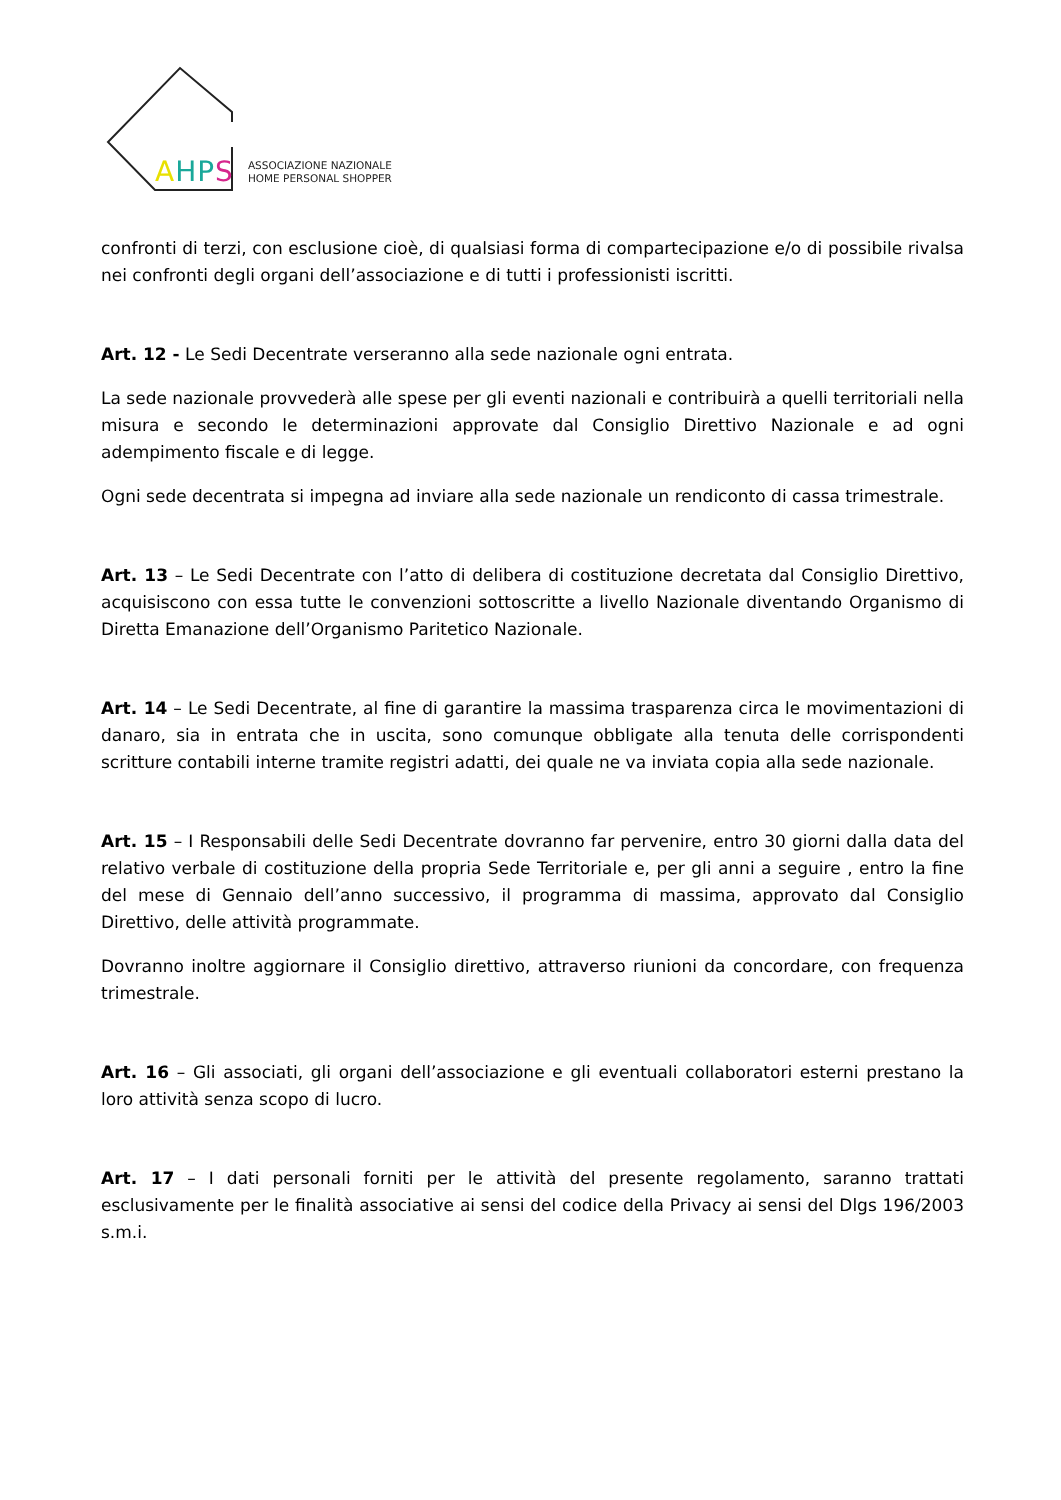AHPS
ASSOCIAZIONE NAZIONALE
HOME PERSONAL SHOPPER
confronti di terzi, con esclusione cioè, di qualsiasi forma di compartecipazione e/o di possibile rivalsa nei confronti degli organi dell’associazione e di tutti i professionisti iscritti.
Art. 12 - Le Sedi Decentrate verseranno alla sede nazionale ogni entrata.
La sede nazionale provvederà alle spese per gli eventi nazionali e contribuirà a quelli territoriali nella misura e secondo le determinazioni approvate dal Consiglio Direttivo Nazionale e ad ogni adempimento fiscale e di legge.
Ogni sede decentrata si impegna ad inviare alla sede nazionale un rendiconto di cassa trimestrale.
Art. 13 – Le Sedi Decentrate con l’atto di delibera di costituzione decretata dal Consiglio Direttivo, acquisiscono con essa tutte le convenzioni sottoscritte a livello Nazionale diventando Organismo di Diretta Emanazione dell’Organismo Paritetico Nazionale.
Art. 14 – Le Sedi Decentrate, al fine di garantire la massima trasparenza circa le movimentazioni di danaro, sia in entrata che in uscita, sono comunque obbligate alla tenuta delle corrispondenti scritture contabili interne tramite registri adatti, dei quale ne va inviata copia alla sede nazionale.
Art. 15 – I Responsabili delle Sedi Decentrate dovranno far pervenire, entro 30 giorni dalla data del relativo verbale di costituzione della propria Sede Territoriale e, per gli anni a seguire , entro la fine del mese di Gennaio dell’anno successivo, il programma di massima, approvato dal Consiglio Direttivo, delle attività programmate.
Dovranno inoltre aggiornare il Consiglio direttivo, attraverso riunioni da concordare, con frequenza trimestrale.
Art. 16 – Gli associati, gli organi dell’associazione e gli eventuali collaboratori esterni prestano la loro attività senza scopo di lucro.
Art. 17 – I dati personali forniti per le attività del presente regolamento, saranno trattati esclusivamente per le finalità associative ai sensi del codice della Privacy ai sensi del Dlgs 196/2003 s.m.i.